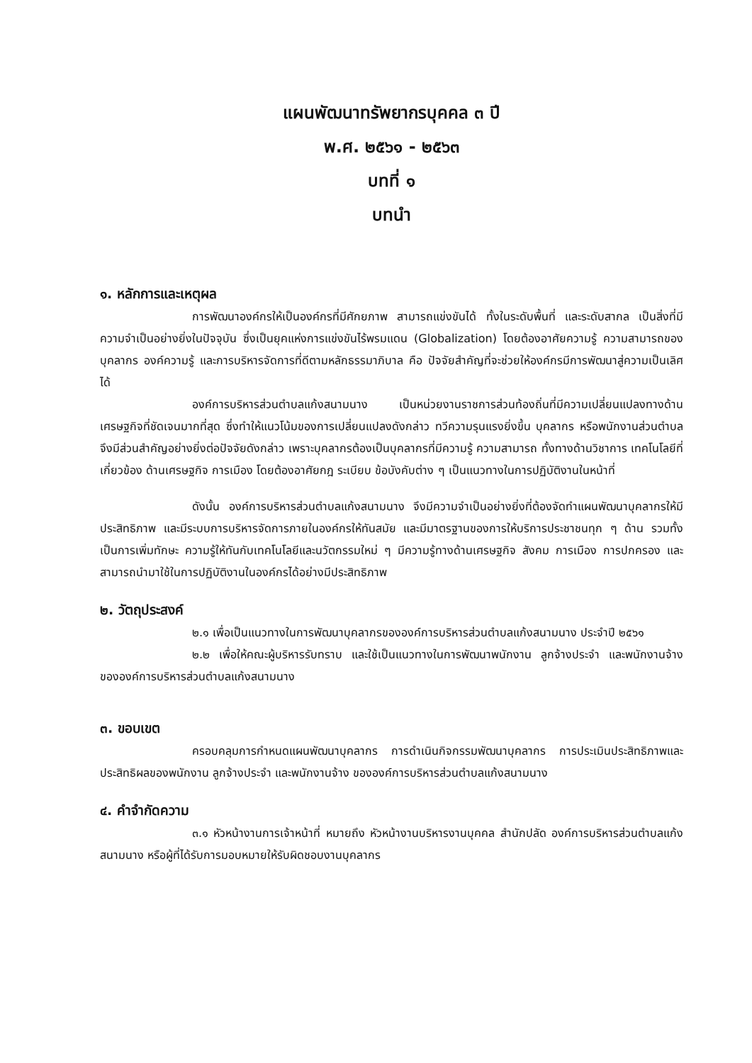แผนพัฒนาทรัพยากรบุคคล ๓ ปี
พ.ศ. ๒๕๖๑ - ๒๕๖๓
บทที่ ๑
บทนำ
๑. หลักการและเหตุผล
การพัฒนาองค์กรให้เป็นองค์กรที่มีศักยภาพ สามารถแข่งขันได้ ทั้งในระดับพื้นที่ และระดับสากล เป็นสิ่งที่มีความจำเป็นอย่างยิ่งในปัจจุบัน ซึ่งเป็นยุคแห่งการแข่งขันไร้พรมแดน (Globalization) โดยต้องอาศัยความรู้ ความสามารถของบุคลากร องค์ความรู้ และการบริหารจัดการที่ดีตามหลักธรรมาภิบาล คือ ปัจจัยสำคัญที่จะช่วยให้องค์กรมีการพัฒนาสู่ความเป็นเลิศได้
องค์การบริหารส่วนตำบลแก้งสนามนาง เป็นหน่วยงานราชการส่วนท้องถิ่นที่มีความเปลี่ยนแปลงทางด้านเศรษฐกิจที่ชัดเจนมากที่สุด ซึ่งทำให้แนวโน้มของการเปลี่ยนแปลงดังกล่าว ทวีความรุนแรงยิ่งขึ้น บุคลากร หรือพนักงานส่วนตำบล จึงมีส่วนสำคัญอย่างยิ่งต่อปัจจัยดังกล่าว เพราะบุคลากรต้องเป็นบุคลากรที่มีความรู้ ความสามารถ ทั้งทางด้านวิชาการ เทคโนโลยีที่เกี่ยวข้อง ด้านเศรษฐกิจ การเมือง โดยต้องอาศัยกฎ ระเบียบ ข้อบังคับต่าง ๆ เป็นแนวทางในการปฏิบัติงานในหน้าที่
ดังนั้น องค์การบริหารส่วนตำบลแก้งสนามนาง จึงมีความจำเป็นอย่างยิ่งที่ต้องจัดทำแผนพัฒนาบุคลากรให้มีประสิทธิภาพ และมีระบบการบริหารจัดการภายในองค์กรให้ทันสมัย และมีมาตรฐานของการให้บริการประชาชนทุก ๆ ด้าน รวมทั้งเป็นการเพิ่มทักษะ ความรู้ให้ทันกับเทคโนโลยีและนวัตกรรมใหม่ ๆ มีความรู้ทางด้านเศรษฐกิจ สังคม การเมือง การปกครอง และสามารถนำมาใช้ในการปฏิบัติงานในองค์กรได้อย่างมีประสิทธิภาพ
๒. วัตถุประสงค์
๒.๑ เพื่อเป็นแนวทางในการพัฒนาบุคลากรขององค์การบริหารส่วนตำบลแก้งสนามนาง ประจำปี ๒๕๖๑
๒.๒ เพื่อให้คณะผู้บริหารรับทราบ และใช้เป็นแนวทางในการพัฒนาพนักงาน ลูกจ้างประจำ และพนักงานจ้าง ขององค์การบริหารส่วนตำบลแก้งสนามนาง
๓. ขอบเขต
ครอบคลุมการกำหนดแผนพัฒนาบุคลากร การดำเนินกิจกรรมพัฒนาบุคลากร การประเมินประสิทธิภาพและประสิทธิผลของพนักงาน ลูกจ้างประจำ และพนักงานจ้าง ขององค์การบริหารส่วนตำบลแก้งสนามนาง
๔. คำจำกัดความ
๓.๑ หัวหน้างานการเจ้าหน้าที่ หมายถึง หัวหน้างานบริหารงานบุคคล สำนักปลัด องค์การบริหารส่วนตำบลแก้งสนามนาง หรือผู้ที่ได้รับการมอบหมายให้รับผิดชอบงานบุคลากร